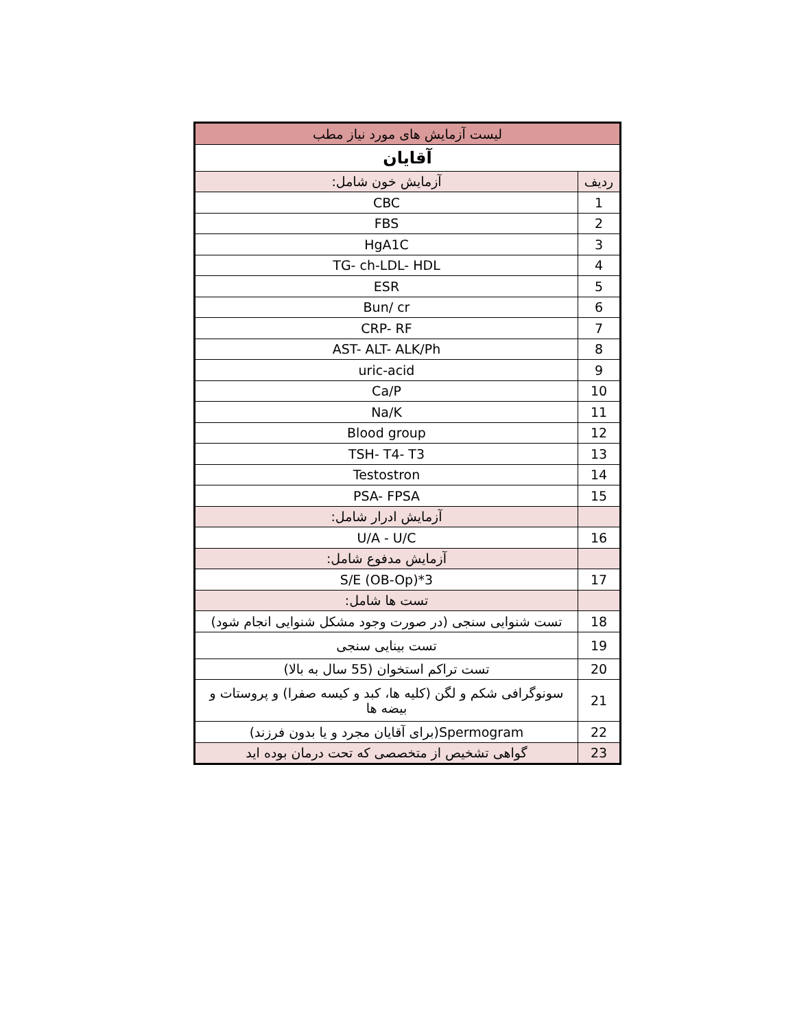| لیست آزمایش های مورد نیاز مطب | |
| --- | --- |
| آقایان | |
| ردیف | آزمایش خون شامل: |
| 1 | CBC |
| 2 | FBS |
| 3 | HgA1C |
| 4 | TG- ch-LDL- HDL |
| 5 | ESR |
| 6 | Bun/ cr |
| 7 | CRP- RF |
| 8 | AST- ALT- ALK/Ph |
| 9 | uric-acid |
| 10 | Ca/P |
| 11 | Na/K |
| 12 | Blood group |
| 13 | TSH- T4- T3 |
| 14 | Testostron |
| 15 | PSA- FPSA |
| | آزمایش ادرار شامل: |
| 16 | U/A - U/C |
| | آزمایش مدفوع شامل: |
| 17 | S/E (OB-Op)*3 |
| | تست ها شامل: |
| 18 | تست شنوایی سنجی (در صورت وجود مشکل شنوایی انجام شود) |
| 19 | تست بینایی سنجی |
| 20 | تست تراکم استخوان (55 سال به بالا) |
| 21 | سونوگرافی شکم و لگن (کلیه ها، کبد و کیسه صفرا) و پروستات و بیضه ها |
| 22 | Spermogram(برای آقایان مجرد و یا بدون فرزند) |
| 23 | گواهی تشخیص از متخصصی که تحت درمان بوده اید |